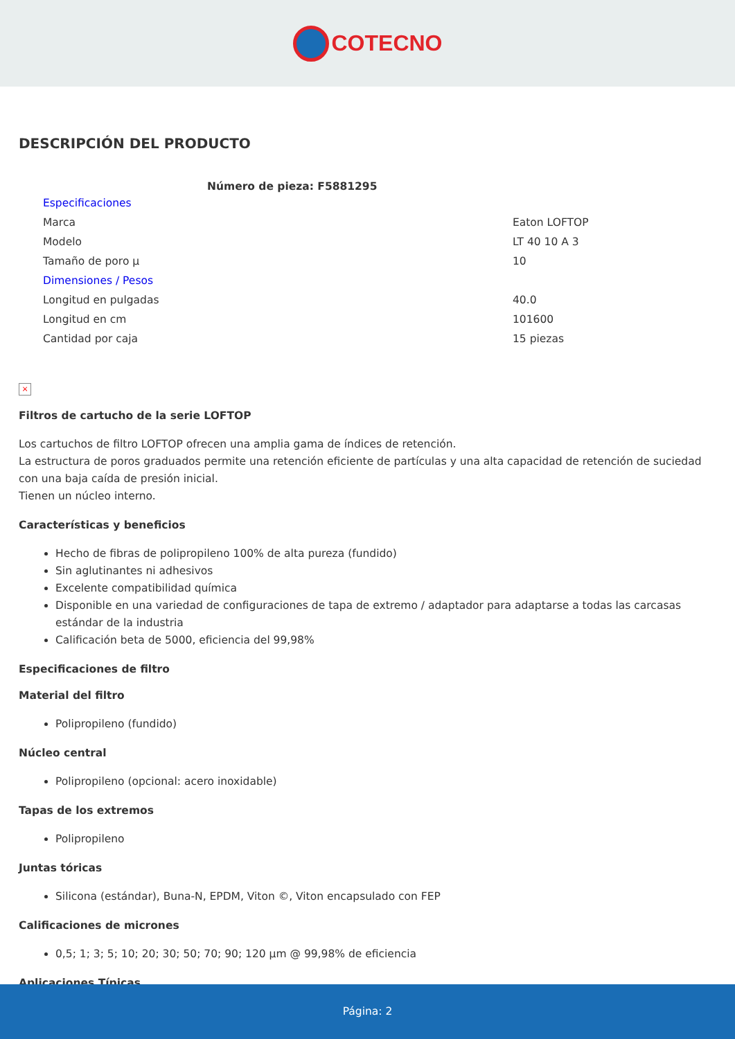COTECNO
DESCRIPCIÓN DEL PRODUCTO
| Número de pieza: F5881295 | |
| --- | --- |
| Especificaciones | |
| Marca | Eaton LOFTOP |
| Modelo | LT 40 10 A 3 |
| Tamaño de poro µ | 10 |
| Dimensiones / Pesos | |
| Longitud en pulgadas | 40.0 |
| Longitud en cm | 101600 |
| Cantidad por caja | 15 piezas |
×
Filtros de cartucho de la serie LOFTOP
Los cartuchos de filtro LOFTOP ofrecen una amplia gama de índices de retención.
La estructura de poros graduados permite una retención eficiente de partículas y una alta capacidad de retención de suciedad con una baja caída de presión inicial.
Tienen un núcleo interno.
Características y beneficios
Hecho de fibras de polipropileno 100% de alta pureza (fundido)
Sin aglutinantes ni adhesivos
Excelente compatibilidad química
Disponible en una variedad de configuraciones de tapa de extremo / adaptador para adaptarse a todas las carcasas estándar de la industria
Calificación beta de 5000, eficiencia del 99,98%
Especificaciones de filtro
Material del filtro
Polipropileno (fundido)
Núcleo central
Polipropileno (opcional: acero inoxidable)
Tapas de los extremos
Polipropileno
Juntas tóricas
Silicona (estándar), Buna-N, EPDM, Viton ©, Viton encapsulado con FEP
Calificaciones de micrones
0,5; 1; 3; 5; 10; 20; 30; 50; 70; 90; 120 µm @ 99,98% de eficiencia
Aplicaciones Típicas
Página: 2